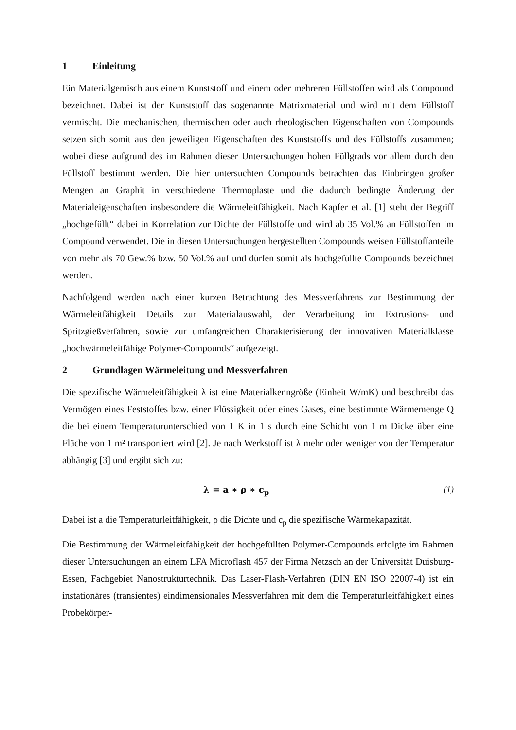1 Einleitung
Ein Materialgemisch aus einem Kunststoff und einem oder mehreren Füllstoffen wird als Compound bezeichnet. Dabei ist der Kunststoff das sogenannte Matrixmaterial und wird mit dem Füllstoff vermischt. Die mechanischen, thermischen oder auch rheologischen Eigenschaften von Compounds setzen sich somit aus den jeweiligen Eigenschaften des Kunststoffs und des Füllstoffs zusammen; wobei diese aufgrund des im Rahmen dieser Untersuchungen hohen Füllgrads vor allem durch den Füllstoff bestimmt werden. Die hier untersuchten Compounds betrachten das Einbringen großer Mengen an Graphit in verschiedene Thermoplaste und die dadurch bedingte Änderung der Materialeigenschaften insbesondere die Wärmeleitfähigkeit. Nach Kapfer et al. [1] steht der Begriff „hochgefüllt“ dabei in Korrelation zur Dichte der Füllstoffe und wird ab 35 Vol.% an Füllstoffen im Compound verwendet. Die in diesen Untersuchungen hergestellten Compounds weisen Füllstoffanteile von mehr als 70 Gew.% bzw. 50 Vol.% auf und dürfen somit als hochgefüllte Compounds bezeichnet werden.
Nachfolgend werden nach einer kurzen Betrachtung des Messverfahrens zur Bestimmung der Wärmeleitfähigkeit Details zur Materialauswahl, der Verarbeitung im Extrusions- und Spritzgießverfahren, sowie zur umfangreichen Charakterisierung der innovativen Materialklasse „hochwärmeleitfähige Polymer-Compounds“ aufgezeigt.
2 Grundlagen Wärmeleitung und Messverfahren
Die spezifische Wärmeleitfähigkeit λ ist eine Materialkenngröße (Einheit W/mK) und beschreibt das Vermögen eines Feststoffes bzw. einer Flüssigkeit oder eines Gases, eine bestimmte Wärmemenge Q die bei einem Temperaturunterschied von 1 K in 1 s durch eine Schicht von 1 m Dicke über eine Fläche von 1 m² transportiert wird [2]. Je nach Werkstoff ist λ mehr oder weniger von der Temperatur abhängig [3] und ergibt sich zu:
λ = a ∗ ρ ∗ c<sub>p</sub> (1)
Dabei ist a die Temperaturleitfähigkeit, ρ die Dichte und c<sub>p</sub> die spezifische Wärmekapazität.
Die Bestimmung der Wärmeleitfähigkeit der hochgefüllten Polymer-Compounds erfolgte im Rahmen dieser Untersuchungen an einem LFA Microflash 457 der Firma Netzsch an der Universität Duisburg-Essen, Fachgebiet Nanostrukturtechnik. Das Laser-Flash-Verfahren (DIN EN ISO 22007-4) ist ein instationäres (transientes) eindimensionales Messverfahren mit dem die Temperaturleitfähigkeit eines Probekörper-